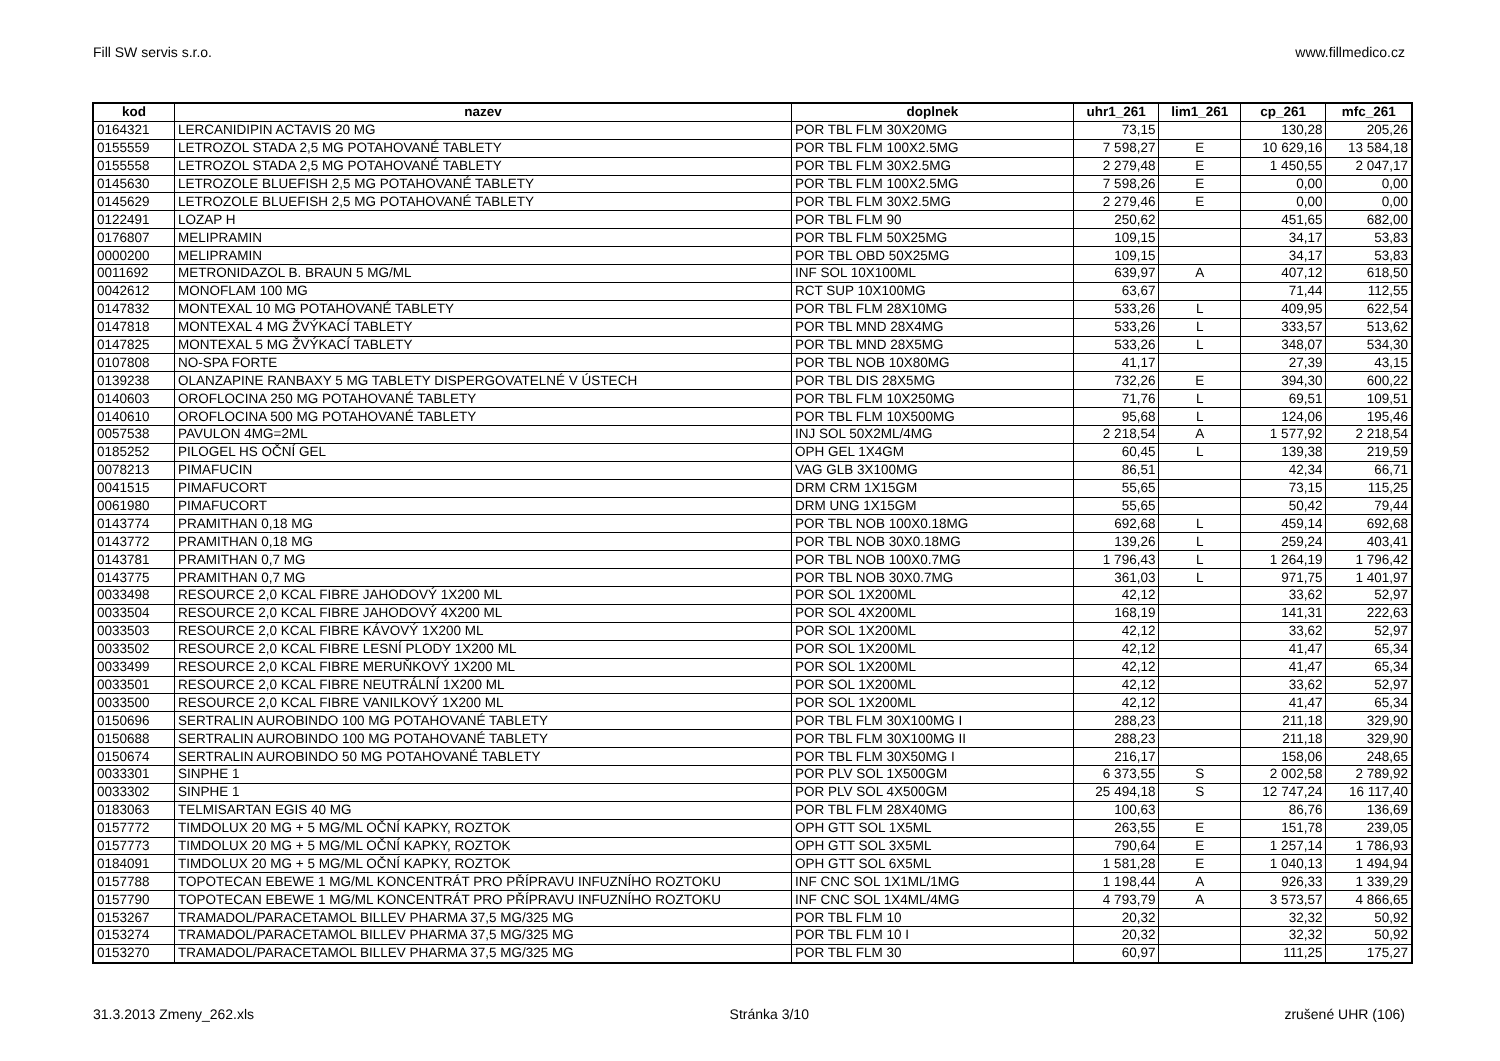Fill SW servis s.r.o. www.fillmedico.cz
| kod | nazev | doplnek | uhr1_261 | lim1_261 | cp_261 | mfc_261 |
| --- | --- | --- | --- | --- | --- | --- |
| 0164321 | LERCANIDIPIN ACTAVIS 20 MG | POR TBL FLM 30X20MG | 73,15 | | 130,28 | 205,26 |
| 0155559 | LETROZOL STADA 2,5 MG POTAHOVANÉ TABLETY | POR TBL FLM 100X2.5MG | 7 598,27 | E | 10 629,16 | 13 584,18 |
| 0155558 | LETROZOL STADA 2,5 MG POTAHOVANÉ TABLETY | POR TBL FLM 30X2.5MG | 2 279,48 | E | 1 450,55 | 2 047,17 |
| 0145630 | LETROZOLE BLUEFISH 2,5 MG POTAHOVANÉ TABLETY | POR TBL FLM 100X2.5MG | 7 598,26 | E | 0,00 | 0,00 |
| 0145629 | LETROZOLE BLUEFISH 2,5 MG POTAHOVANÉ TABLETY | POR TBL FLM 30X2.5MG | 2 279,46 | E | 0,00 | 0,00 |
| 0122491 | LOZAP H | POR TBL FLM 90 | 250,62 | | 451,65 | 682,00 |
| 0176807 | MELIPRAMIN | POR TBL FLM 50X25MG | 109,15 | | 34,17 | 53,83 |
| 0000200 | MELIPRAMIN | POR TBL OBD 50X25MG | 109,15 | | 34,17 | 53,83 |
| 0011692 | METRONIDAZOL B. BRAUN 5 MG/ML | INF SOL 10X100ML | 639,97 | A | 407,12 | 618,50 |
| 0042612 | MONOFLAM 100 MG | RCT SUP 10X100MG | 63,67 | | 71,44 | 112,55 |
| 0147832 | MONTEXAL 10 MG POTAHOVANÉ TABLETY | POR TBL FLM 28X10MG | 533,26 | L | 409,95 | 622,54 |
| 0147818 | MONTEXAL 4 MG ŽVÝKACÍ TABLETY | POR TBL MND 28X4MG | 533,26 | L | 333,57 | 513,62 |
| 0147825 | MONTEXAL 5 MG ŽVÝKACÍ TABLETY | POR TBL MND 28X5MG | 533,26 | L | 348,07 | 534,30 |
| 0107808 | NO-SPA FORTE | POR TBL NOB 10X80MG | 41,17 | | 27,39 | 43,15 |
| 0139238 | OLANZAPINE RANBAXY 5 MG TABLETY DISPERGOVATELNÉ V ÚSTECH | POR TBL DIS 28X5MG | 732,26 | E | 394,30 | 600,22 |
| 0140603 | OROFLOCINA 250 MG POTAHOVANÉ TABLETY | POR TBL FLM 10X250MG | 71,76 | L | 69,51 | 109,51 |
| 0140610 | OROFLOCINA 500 MG POTAHOVANÉ TABLETY | POR TBL FLM 10X500MG | 95,68 | L | 124,06 | 195,46 |
| 0057538 | PAVULON 4MG=2ML | INJ SOL 50X2ML/4MG | 2 218,54 | A | 1 577,92 | 2 218,54 |
| 0185252 | PILOGEL HS OČNÍ GEL | OPH GEL 1X4GM | 60,45 | L | 139,38 | 219,59 |
| 0078213 | PIMAFUCIN | VAG GLB 3X100MG | 86,51 | | 42,34 | 66,71 |
| 0041515 | PIMAFUCORT | DRM CRM 1X15GM | 55,65 | | 73,15 | 115,25 |
| 0061980 | PIMAFUCORT | DRM UNG 1X15GM | 55,65 | | 50,42 | 79,44 |
| 0143774 | PRAMITHAN 0,18 MG | POR TBL NOB 100X0.18MG | 692,68 | L | 459,14 | 692,68 |
| 0143772 | PRAMITHAN 0,18 MG | POR TBL NOB 30X0.18MG | 139,26 | L | 259,24 | 403,41 |
| 0143781 | PRAMITHAN 0,7 MG | POR TBL NOB 100X0.7MG | 1 796,43 | L | 1 264,19 | 1 796,42 |
| 0143775 | PRAMITHAN 0,7 MG | POR TBL NOB 30X0.7MG | 361,03 | L | 971,75 | 1 401,97 |
| 0033498 | RESOURCE 2,0 KCAL FIBRE JAHODOVÝ 1X200 ML | POR SOL 1X200ML | 42,12 | | 33,62 | 52,97 |
| 0033504 | RESOURCE 2,0 KCAL FIBRE JAHODOVÝ 4X200 ML | POR SOL 4X200ML | 168,19 | | 141,31 | 222,63 |
| 0033503 | RESOURCE 2,0 KCAL FIBRE KÁVOVÝ 1X200 ML | POR SOL 1X200ML | 42,12 | | 33,62 | 52,97 |
| 0033502 | RESOURCE 2,0 KCAL FIBRE LESNÍ PLODY 1X200 ML | POR SOL 1X200ML | 42,12 | | 41,47 | 65,34 |
| 0033499 | RESOURCE 2,0 KCAL FIBRE MERUŇKOVÝ 1X200 ML | POR SOL 1X200ML | 42,12 | | 41,47 | 65,34 |
| 0033501 | RESOURCE 2,0 KCAL FIBRE NEUTRÁLNÍ 1X200 ML | POR SOL 1X200ML | 42,12 | | 33,62 | 52,97 |
| 0033500 | RESOURCE 2,0 KCAL FIBRE VANILKOVÝ 1X200 ML | POR SOL 1X200ML | 42,12 | | 41,47 | 65,34 |
| 0150696 | SERTRALIN AUROBINDO 100 MG POTAHOVANÉ TABLETY | POR TBL FLM 30X100MG I | 288,23 | | 211,18 | 329,90 |
| 0150688 | SERTRALIN AUROBINDO 100 MG POTAHOVANÉ TABLETY | POR TBL FLM 30X100MG II | 288,23 | | 211,18 | 329,90 |
| 0150674 | SERTRALIN AUROBINDO 50 MG POTAHOVANÉ TABLETY | POR TBL FLM 30X50MG I | 216,17 | | 158,06 | 248,65 |
| 0033301 | SINPHE 1 | POR PLV SOL 1X500GM | 6 373,55 | S | 2 002,58 | 2 789,92 |
| 0033302 | SINPHE 1 | POR PLV SOL 4X500GM | 25 494,18 | S | 12 747,24 | 16 117,40 |
| 0183063 | TELMISARTAN EGIS 40 MG | POR TBL FLM 28X40MG | 100,63 | | 86,76 | 136,69 |
| 0157772 | TIMDOLUX 20 MG + 5 MG/ML OČNÍ KAPKY, ROZTOK | OPH GTT SOL 1X5ML | 263,55 | E | 151,78 | 239,05 |
| 0157773 | TIMDOLUX 20 MG + 5 MG/ML OČNÍ KAPKY, ROZTOK | OPH GTT SOL 3X5ML | 790,64 | E | 1 257,14 | 1 786,93 |
| 0184091 | TIMDOLUX 20 MG + 5 MG/ML OČNÍ KAPKY, ROZTOK | OPH GTT SOL 6X5ML | 1 581,28 | E | 1 040,13 | 1 494,94 |
| 0157788 | TOPOTECAN EBEWE 1 MG/ML KONCENTRÁT PRO PŘÍPRAVU INFUZNÍHO ROZTOKU | INF CNC SOL 1X1ML/1MG | 1 198,44 | A | 926,33 | 1 339,29 |
| 0157790 | TOPOTECAN EBEWE 1 MG/ML KONCENTRÁT PRO PŘÍPRAVU INFUZNÍHO ROZTOKU | INF CNC SOL 1X4ML/4MG | 4 793,79 | A | 3 573,57 | 4 866,65 |
| 0153267 | TRAMADOL/PARACETAMOL BILLEV PHARMA 37,5 MG/325 MG | POR TBL FLM 10 | 20,32 | | 32,32 | 50,92 |
| 0153274 | TRAMADOL/PARACETAMOL BILLEV PHARMA 37,5 MG/325 MG | POR TBL FLM 10 I | 20,32 | | 32,32 | 50,92 |
| 0153270 | TRAMADOL/PARACETAMOL BILLEV PHARMA 37,5 MG/325 MG | POR TBL FLM 30 | 60,97 | | 111,25 | 175,27 |
31.3.2013 Zmeny_262.xls Stránka 3/10 zrušené UHR (106)